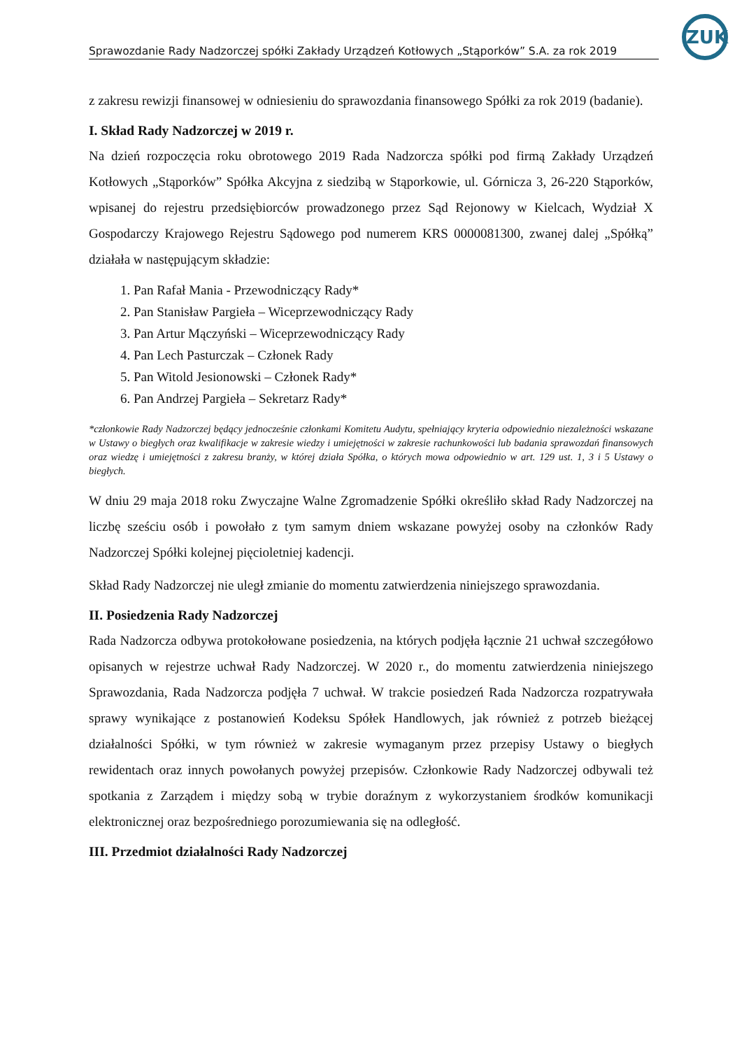ZUK
Sprawozdanie Rady Nadzorczej spółki Zakłady Urządzeń Kotłowych „Stąporków” S.A. za rok 2019
z zakresu rewizji finansowej w odniesieniu do sprawozdania finansowego Spółki za rok 2019 (badanie).
I. Skład Rady Nadzorczej w 2019 r.
Na dzień rozpoczęcia roku obrotowego 2019 Rada Nadzorcza spółki pod firmą Zakłady Urządzeń Kotłowych „Stąporków” Spółka Akcyjna z siedzibą w Stąporkowie, ul. Górnicza 3, 26-220 Stąporków, wpisanej do rejestru przedsiębiorców prowadzonego przez Sąd Rejonowy w Kielcach, Wydział X Gospodarczy Krajowego Rejestru Sądowego pod numerem KRS 0000081300, zwanej dalej „Spółką” działała w następującym składzie:
1. Pan Rafał Mania - Przewodniczący Rady*
2. Pan Stanisław Pargieła – Wiceprzewodniczący Rady
3. Pan Artur Mączyński – Wiceprzewodniczący Rady
4. Pan Lech Pasturczak – Członek Rady
5. Pan Witold Jesionowski – Członek Rady*
6. Pan Andrzej Pargieła – Sekretarz Rady*
*członkowie Rady Nadzorczej będący jednocześnie członkami Komitetu Audytu, spełniający kryteria odpowiednio niezależności wskazane w Ustawy o biegłych oraz kwalifikacje w zakresie wiedzy i umiejętności w zakresie rachunkowości lub badania sprawozdań finansowych oraz wiedzę i umiejętności z zakresu branży, w której działa Spółka, o których mowa odpowiednio w art. 129 ust. 1, 3 i 5 Ustawy o biegłych.
W dniu 29 maja 2018 roku Zwyczajne Walne Zgromadzenie Spółki określiło skład Rady Nadzorczej na liczbę sześciu osób i powołało z tym samym dniem wskazane powyżej osoby na członków Rady Nadzorczej Spółki kolejnej pięcioletniej kadencji.
Skład Rady Nadzorczej nie uległ zmianie do momentu zatwierdzenia niniejszego sprawozdania.
II. Posiedzenia Rady Nadzorczej
Rada Nadzorcza odbywa protokołowane posiedzenia, na których podjęła łącznie 21 uchwał szczegółowo opisanych w rejestrze uchwał Rady Nadzorczej. W 2020 r., do momentu zatwierdzenia niniejszego Sprawozdania, Rada Nadzorcza podjęła 7 uchwał. W trakcie posiedzeń Rada Nadzorcza rozpatrywała sprawy wynikające z postanowień Kodeksu Spółek Handlowych, jak również z potrzeb bieżącej działalności Spółki, w tym również w zakresie wymaganym przez przepisy Ustawy o biegłych rewidentach oraz innych powołanych powyżej przepisów. Członkowie Rady Nadzorczej odbywali też spotkania z Zarządem i między sobą w trybie doraźnym z wykorzystaniem środków komunikacji elektronicznej oraz bezpośredniego porozumiewania się na odległość.
III. Przedmiot działalności Rady Nadzorczej